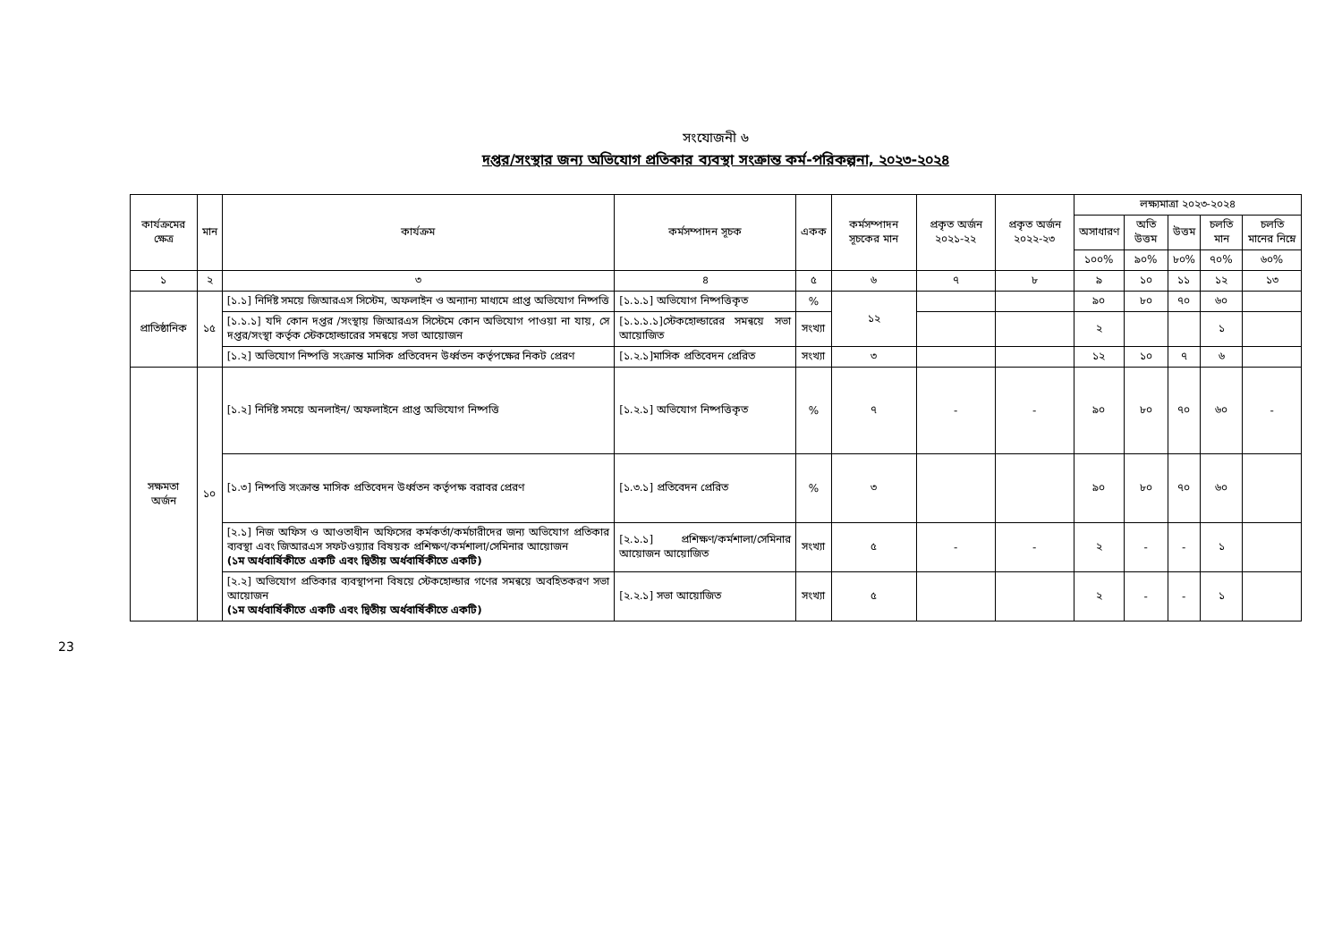সংযোজনী ৬
দপ্তর/সংস্থার জন্য অভিযোগ প্রতিকার ব্যবস্থা সংক্রান্ত কর্ম-পরিকল্পনা, ২০২৩-২০২৪
| কার্যক্রমের ক্ষেত্র | মান | কার্যক্রম | কর্মসম্পাদন সূচক | একক | কর্মসম্পাদন সূচকের মান | প্রকৃত অর্জন ২০২১-২২ | প্রকৃত অর্জন ২০২২-২৩ | লক্ষ্যমাত্রা ২০২৩-২০২৪ | | | | |
| --- | --- | --- | --- | --- | --- | --- | --- | --- | --- | --- | --- | --- |
| | | | | | | | | অসাধারণ | অতি উত্তম | উত্তম | চলতি মান | চলতি মানের নিম্নে |
| | | | | | | | | ১০০% | ৯০% | ৮০% | ৭০% | ৬০% |
| ১ | ২ | ৩ | ৪ | ৫ | ৬ | ৭ | ৮ | ৯ | ১০ | ১১ | ১২ | ১৩ |
| প্রাতিষ্ঠানিক | ১৫ | [১.১] নির্দিষ্ট সময়ে জিআরএস সিস্টেম, অফলাইন ও অন্যান্য মাধ্যমে প্রাপ্ত অভিযোগ নিষ্পত্তি | [১.১.১] অভিযোগ নিষ্পত্তিকৃত | % | ১২ | | | ৯০ | ৮০ | ৭০ | ৬০ | |
| | | [১.১.১] যদি কোন দপ্তর /সংস্থায় জিআরএস সিস্টেমে কোন অভিযোগ পাওয়া না যায়, সে দপ্তর/সংস্থা কর্তৃক স্টেকহোল্ডারের সমন্বয়ে সভা আয়োজন | [১.১.১.১]স্টেকহোল্ডারের সমন্বয়ে সভা আয়োজিত | সংখ্যা | | | | ২ | | | ১ | |
| | | [১.২] অভিযোগ নিষ্পত্তি সংক্রান্ত মাসিক প্রতিবেদন উর্ধ্বতন কর্তৃপক্ষের নিকট প্রেরণ | [১.২.১]মাসিক প্রতিবেদন প্রেরিত | সংখ্যা | ৩ | | | ১২ | ১০ | ৭ | ৬ | |
| সক্ষমতা অর্জন | ১০ | [১.২] নির্দিষ্ট সময়ে অনলাইন/ অফলাইনে প্রাপ্ত অভিযোগ নিষ্পত্তি | [১.২.১] অভিযোগ নিষ্পত্তিকৃত | % | ৭ | - | - | ৯০ | ৮০ | ৭০ | ৬০ | - |
| | | [১.৩] নিষ্পত্তি সংক্রান্ত মাসিক প্রতিবেদন উর্ধ্বতন কর্তৃপক্ষ বরাবর প্রেরণ | [১.৩.১] প্রতিবেদন প্রেরিত | % | ৩ | | | ৯০ | ৮০ | ৭০ | ৬০ | |
| | | [২.১] নিজ অফিস ও আওতাধীন অফিসের কর্মকর্তা/কর্মচারীদের জন্য অভিযোগ প্রতিকার ব্যবস্থা এবং জিআরএস সফটওয়্যার বিষয়ক প্রশিক্ষণ/কর্মশালা/সেমিনার আয়োজন (১ম অর্ধবার্ষিকীতে একটি এবং দ্বিতীয় অর্ধবার্ষিকীতে একটি) | [২.১.১] প্রশিক্ষণ/কর্মশালা/সেমিনার আয়োজন আয়োজিত | সংখ্যা | ৫ | - | - | ২ | - | - | ১ | |
| | | [২.২] অভিযোগ প্রতিকার ব্যবস্থাপনা বিষয়ে স্টেকহোল্ডার গণের সমন্বয়ে অবহিতকরণ সভা আয়োজন (১ম অর্ধবার্ষিকীতে একটি এবং দ্বিতীয় অর্ধবার্ষিকীতে একটি) | [২.২.১] সভা আয়োজিত | সংখ্যা | ৫ | | | ২ | - | - | ১ | |
23